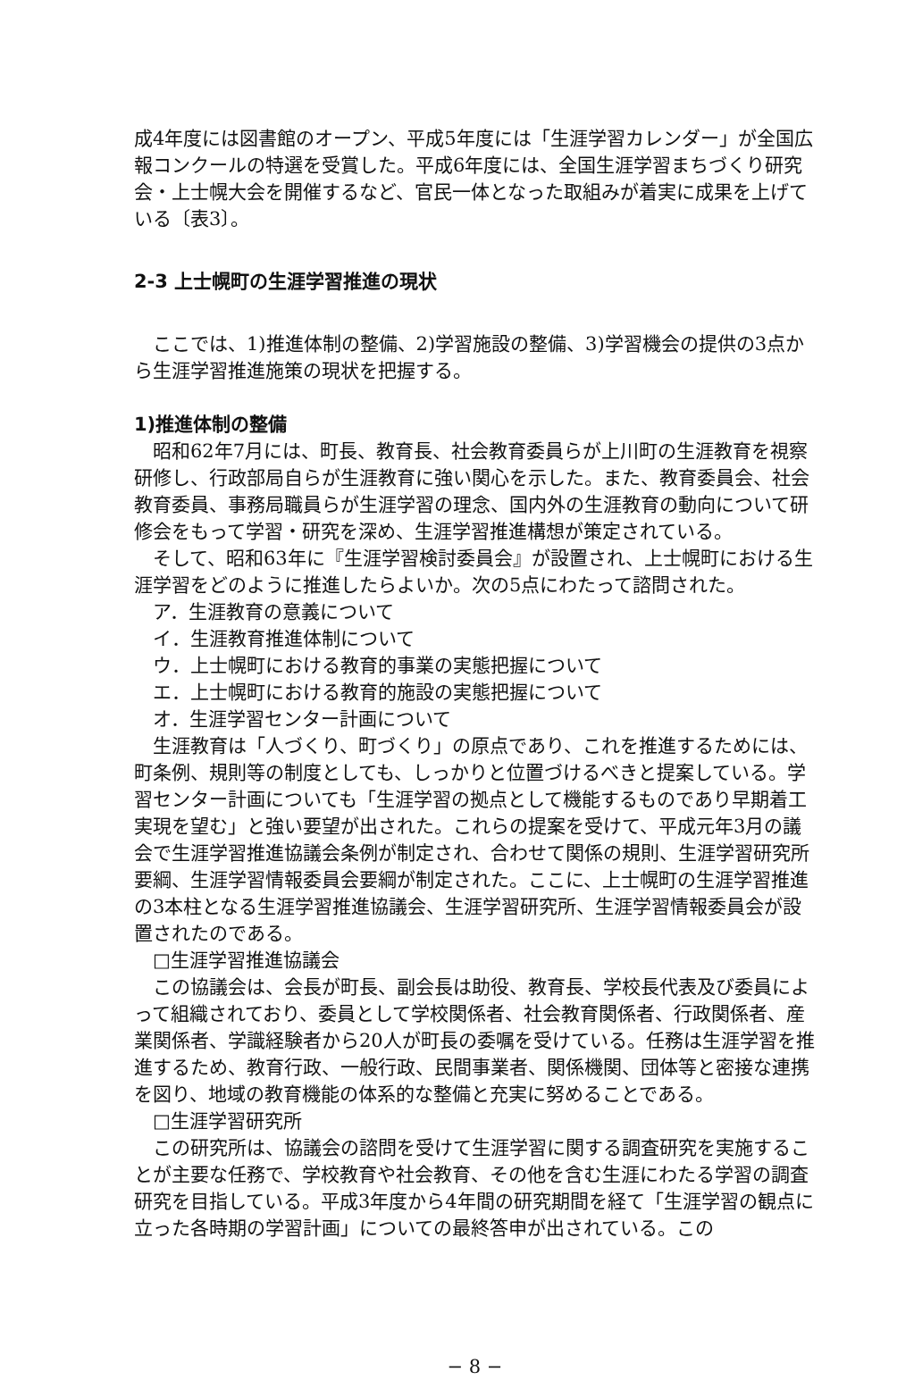成4年度には図書館のオープン、平成5年度には「生涯学習カレンダー」が全国広報コンクールの特選を受賞した。平成6年度には、全国生涯学習まちづくり研究会・上士幌大会を開催するなど、官民一体となった取組みが着実に成果を上げている〔表3〕。
2-3 上士幌町の生涯学習推進の現状
ここでは、1)推進体制の整備、2)学習施設の整備、3)学習機会の提供の3点から生涯学習推進施策の現状を把握する。
1)推進体制の整備
昭和62年7月には、町長、教育長、社会教育委員らが上川町の生涯教育を視察研修し、行政部局自らが生涯教育に強い関心を示した。また、教育委員会、社会教育委員、事務局職員らが生涯学習の理念、国内外の生涯教育の動向について研修会をもって学習・研究を深め、生涯学習推進構想が策定されている。
そして、昭和63年に『生涯学習検討委員会』が設置され、上士幌町における生涯学習をどのように推進したらよいか。次の5点にわたって諮問された。
ア．生涯教育の意義について
イ．生涯教育推進体制について
ウ．上士幌町における教育的事業の実態把握について
エ．上士幌町における教育的施設の実態把握について
オ．生涯学習センター計画について
生涯教育は「人づくり、町づくり」の原点であり、これを推進するためには、町条例、規則等の制度としても、しっかりと位置づけるべきと提案している。学習センター計画についても「生涯学習の拠点として機能するものであり早期着工実現を望む」と強い要望が出された。これらの提案を受けて、平成元年3月の議会で生涯学習推進協議会条例が制定され、合わせて関係の規則、生涯学習研究所要綱、生涯学習情報委員会要綱が制定された。ここに、上士幌町の生涯学習推進の3本柱となる生涯学習推進協議会、生涯学習研究所、生涯学習情報委員会が設置されたのである。
□生涯学習推進協議会
この協議会は、会長が町長、副会長は助役、教育長、学校長代表及び委員によって組織されており、委員として学校関係者、社会教育関係者、行政関係者、産業関係者、学識経験者から20人が町長の委嘱を受けている。任務は生涯学習を推進するため、教育行政、一般行政、民間事業者、関係機関、団体等と密接な連携を図り、地域の教育機能の体系的な整備と充実に努めることである。
□生涯学習研究所
この研究所は、協議会の諮問を受けて生涯学習に関する調査研究を実施することが主要な任務で、学校教育や社会教育、その他を含む生涯にわたる学習の調査研究を目指している。平成3年度から4年間の研究期間を経て「生涯学習の観点に立った各時期の学習計画」についての最終答申が出されている。この
− 8 −